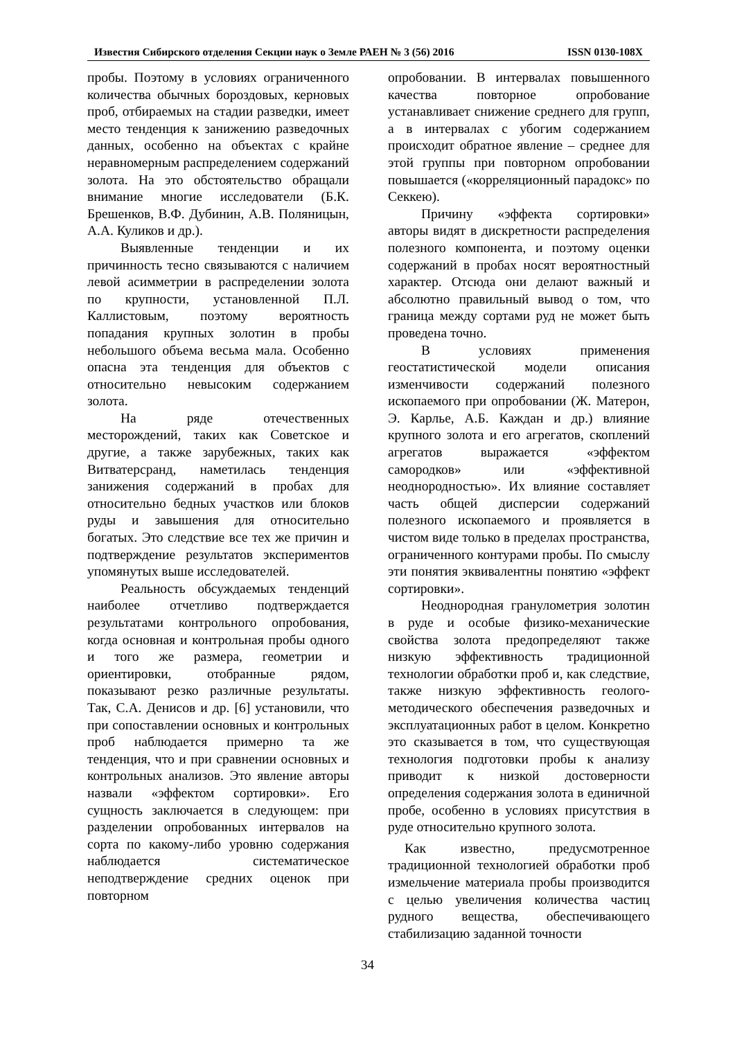Известия Сибирского отделения Секции наук о Земле РАЕН № 3 (56) 2016 ISSN 0130-108X
пробы. Поэтому в условиях ограниченного количества обычных бороздовых, керновых проб, отбираемых на стадии разведки, имеет место тенденция к занижению разведочных данных, особенно на объектах с крайне неравномерным распределением содержаний золота. На это обстоятельство обращали внимание многие исследователи (Б.К. Брешенков, В.Ф. Дубинин, А.В. Поляницын, А.А. Куликов и др.).
Выявленные тенденции и их причинность тесно связываются с наличием левой асимметрии в распределении золота по крупности, установленной П.Л. Каллистовым, поэтому вероятность попадания крупных золотин в пробы небольшого объема весьма мала. Особенно опасна эта тенденция для объектов с относительно невысоким содержанием золота.
На ряде отечественных месторождений, таких как Советское и другие, а также зарубежных, таких как Витватерсранд, наметилась тенденция занижения содержаний в пробах для относительно бедных участков или блоков руды и завышения для относительно богатых. Это следствие все тех же причин и подтверждение результатов экспериментов упомянутых выше исследователей.
Реальность обсуждаемых тенденций наиболее отчетливо подтверждается результатами контрольного опробования, когда основная и контрольная пробы одного и того же размера, геометрии и ориентировки, отобранные рядом, показывают резко различные результаты. Так, С.А. Денисов и др. [6] установили, что при сопоставлении основных и контрольных проб наблюдается примерно та же тенденция, что и при сравнении основных и контрольных анализов. Это явление авторы назвали «эффектом сортировки». Его сущность заключается в следующем: при разделении опробованных интервалов на сорта по какому-либо уровню содержания наблюдается систематическое неподтверждение средних оценок при повторном
опробовании. В интервалах повышенного качества повторное опробование устанавливает снижение среднего для групп, а в интервалах с убогим содержанием происходит обратное явление – среднее для этой группы при повторном опробовании повышается («корреляционный парадокс» по Секкею).
Причину «эффекта сортировки» авторы видят в дискретности распределения полезного компонента, и поэтому оценки содержаний в пробах носят вероятностный характер. Отсюда они делают важный и абсолютно правильный вывод о том, что граница между сортами руд не может быть проведена точно.
В условиях применения геостатистической модели описания изменчивости содержаний полезного ископаемого при опробовании (Ж. Матерон, Э. Карлье, А.Б. Каждан и др.) влияние крупного золота и его агрегатов, скоплений агрегатов выражается «эффектом самородков» или «эффективной неоднородностью». Их влияние составляет часть общей дисперсии содержаний полезного ископаемого и проявляется в чистом виде только в пределах пространства, ограниченного контурами пробы. По смыслу эти понятия эквивалентны понятию «эффект сортировки».
Неоднородная гранулометрия золотин в руде и особые физико-механические свойства золота предопределяют также низкую эффективность традиционной технологии обработки проб и, как следствие, также низкую эффективность геолого-методического обеспечения разведочных и эксплуатационных работ в целом. Конкретно это сказывается в том, что существующая технология подготовки пробы к анализу приводит к низкой достоверности определения содержания золота в единичной пробе, особенно в условиях присутствия в руде относительно крупного золота.
Как известно, предусмотренное традиционной технологией обработки проб измельчение материала пробы производится с целью увеличения количества частиц рудного вещества, обеспечивающего стабилизацию заданной точности
34